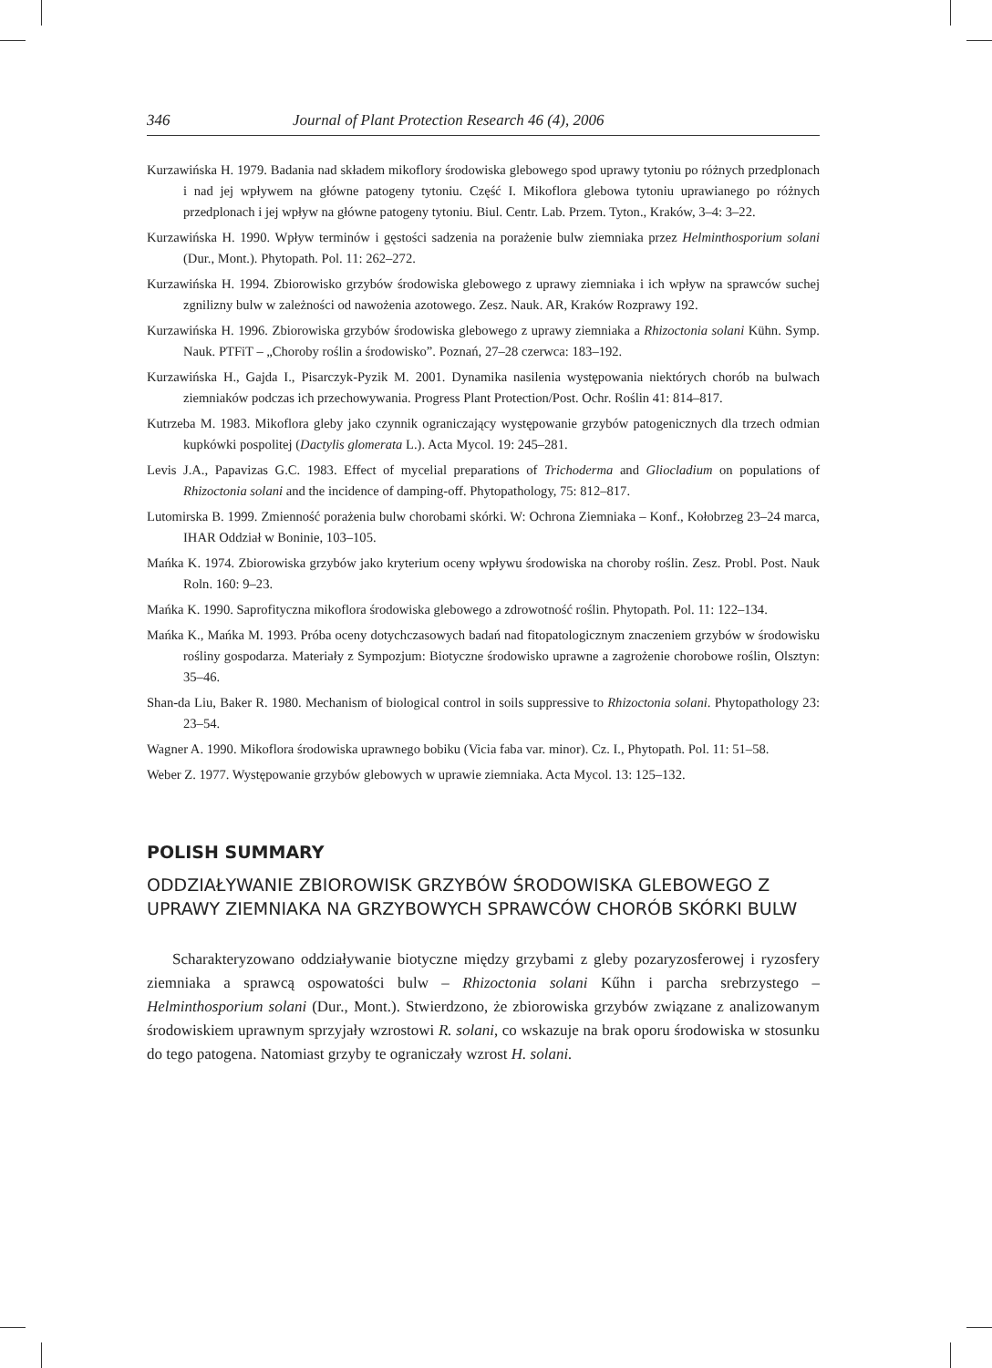346 Journal of Plant Protection Research 46 (4), 2006
Kurzawińska H. 1979. Badania nad składem mikoflory środowiska glebowego spod uprawy tytoniu po różnych przedplonach i nad jej wpływem na główne patogeny tytoniu. Część I. Mikoflora glebowa tytoniu uprawianego po różnych przedplonach i jej wpływ na główne patogeny tytoniu. Biul. Centr. Lab. Przem. Tyton., Kraków, 3–4: 3–22.
Kurzawińska H. 1990. Wpływ terminów i gęstości sadzenia na porażenie bulw ziemniaka przez Helminthosporium solani (Dur., Mont.). Phytopath. Pol. 11: 262–272.
Kurzawińska H. 1994. Zbiorowisko grzybów środowiska glebowego z uprawy ziemniaka i ich wpływ na sprawców suchej zgnilizny bulw w zależności od nawożenia azotowego. Zesz. Nauk. AR, Kraków Rozprawy 192.
Kurzawińska H. 1996. Zbiorowiska grzybów środowiska glebowego z uprawy ziemniaka a Rhizoctonia solani Kühn. Symp. Nauk. PTFiT – „Choroby roślin a środowisko”. Poznań, 27–28 czerwca: 183–192.
Kurzawińska H., Gajda I., Pisarczyk-Pyzik M. 2001. Dynamika nasilenia występowania niektórych chorób na bulwach ziemniaków podczas ich przechowywania. Progress Plant Protection/Post. Ochr. Roślin 41: 814–817.
Kutrzeba M. 1983. Mikoflora gleby jako czynnik ograniczający występowanie grzybów patogenicznych dla trzech odmian kupkówki pospolitej (Dactylis glomerata L.). Acta Mycol. 19: 245–281.
Levis J.A., Papavizas G.C. 1983. Effect of mycelial preparations of Trichoderma and Gliocladium on populations of Rhizoctonia solani and the incidence of damping-off. Phytopathology, 75: 812–817.
Lutomirska B. 1999. Zmienność porażenia bulw chorobami skórki. W: Ochrona Ziemniaka – Konf., Kołobrzeg 23–24 marca, IHAR Oddział w Boninie, 103–105.
Mańka K. 1974. Zbiorowiska grzybów jako kryterium oceny wpływu środowiska na choroby roślin. Zesz. Probl. Post. Nauk Roln. 160: 9–23.
Mańka K. 1990. Saprofityczna mikoflora środowiska glebowego a zdrowotność roślin. Phytopath. Pol. 11: 122–134.
Mańka K., Mańka M. 1993. Próba oceny dotychczasowych badań nad fitopatologicznym znaczeniem grzybów w środowisku rośliny gospodarza. Materiały z Sympozjum: Biotyczne środowisko uprawne a zagrożenie chorobowe roślin, Olsztyn: 35–46.
Shan-da Liu, Baker R. 1980. Mechanism of biological control in soils suppressive to Rhizoctonia solani. Phytopathology 23: 23–54.
Wagner A. 1990. Mikoflora środowiska uprawnego bobiku (Vicia faba var. minor). Cz. I., Phytopath. Pol. 11: 51–58.
Weber Z. 1977. Występowanie grzybów glebowych w uprawie ziemniaka. Acta Mycol. 13: 125–132.
POLISH SUMMARY
ODDZIAŁYWANIE ZBIOROWISK GRZYBÓW ŚRODOWISKA GLEBOWEGO Z UPRAWY ZIEMNIAKA NA GRZYBOWYCH SPRAWCÓW CHORÓB SKÓRKI BULW
Scharakteryzowano oddziaływanie biotyczne między grzybami z gleby pozaryzosferowej i ryzosfery ziemniaka a sprawcą ospowatości bulw – Rhizoctonia solani Kűhn i parcha srebrzystego – Helminthosporium solani (Dur., Mont.). Stwierdzono, że zbiorowiska grzybów związane z analizowanym środowiskiem uprawnym sprzyjały wzrostowi R. solani, co wskazuje na brak oporu środowiska w stosunku do tego patogena. Natomiast grzyby te ograniczały wzrost H. solani.